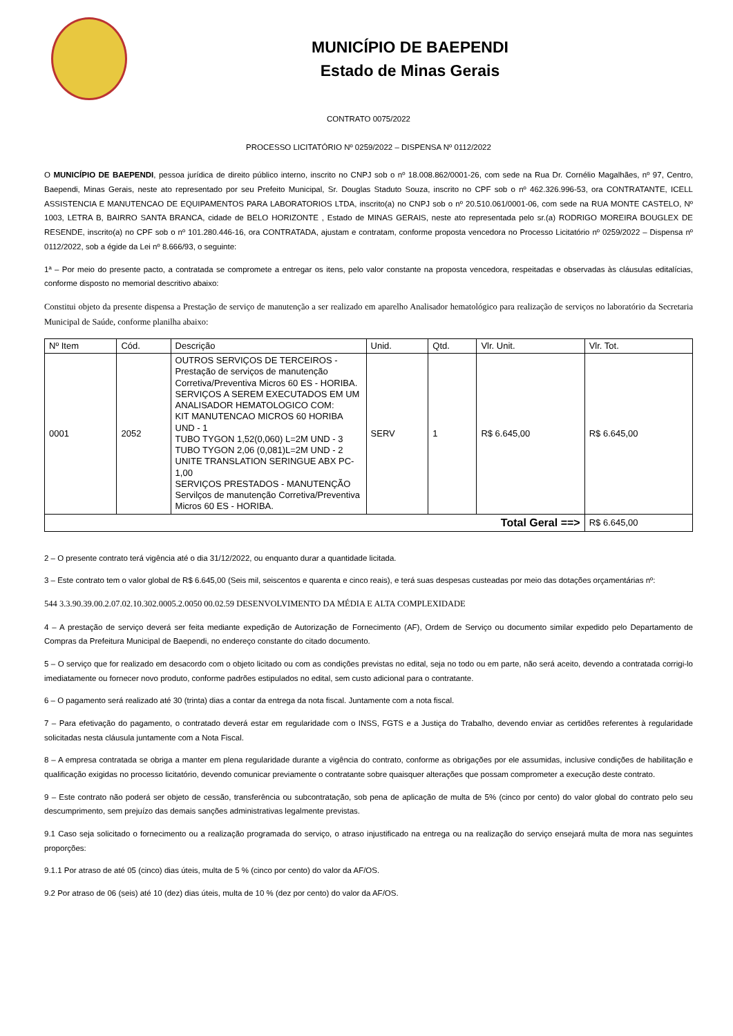MUNICÍPIO DE BAEPENDI
Estado de Minas Gerais
CONTRATO 0075/2022
PROCESSO LICITATÓRIO Nº 0259/2022 – DISPENSA Nº 0112/2022
O MUNICÍPIO DE BAEPENDI, pessoa jurídica de direito público interno, inscrito no CNPJ sob o nº 18.008.862/0001-26, com sede na Rua Dr. Cornélio Magalhães, nº 97, Centro, Baependi, Minas Gerais, neste ato representado por seu Prefeito Municipal, Sr. Douglas Staduto Souza, inscrito no CPF sob o nº 462.326.996-53, ora CONTRATANTE, ICELL ASSISTENCIA E MANUTENCAO DE EQUIPAMENTOS PARA LABORATORIOS LTDA, inscrito(a) no CNPJ sob o nº 20.510.061/0001-06, com sede na RUA MONTE CASTELO, Nº 1003, LETRA B, BAIRRO SANTA BRANCA, cidade de BELO HORIZONTE , Estado de MINAS GERAIS, neste ato representada pelo sr.(a) RODRIGO MOREIRA BOUGLEX DE RESENDE, inscrito(a) no CPF sob o nº 101.280.446-16, ora CONTRATADA, ajustam e contratam, conforme proposta vencedora no Processo Licitatório nº 0259/2022 – Dispensa nº 0112/2022, sob a égide da Lei nº 8.666/93, o seguinte:
1ª – Por meio do presente pacto, a contratada se compromete a entregar os itens, pelo valor constante na proposta vencedora, respeitadas e observadas às cláusulas editalícias, conforme disposto no memorial descritivo abaixo:
Constitui objeto da presente dispensa a Prestação de serviço de manutenção a ser realizado em aparelho Analisador hematológico para realização de serviços no laboratório da Secretaria Municipal de Saúde, conforme planilha abaixo:
| Nº Item | Cód. | Descrição | Unid. | Qtd. | Vlr. Unit. | Vlr. Tot. |
| --- | --- | --- | --- | --- | --- | --- |
| 0001 | 2052 | OUTROS SERVIÇOS DE TERCEIROS - Prestação de serviços de manutenção Corretiva/Preventiva Micros 60 ES - HORIBA. SERVIÇOS A SEREM EXECUTADOS EM UM ANALISADOR HEMATOLOGICO COM: KIT MANUTENCAO MICROS 60 HORIBA UND - 1 TUBO TYGON 1,52(0,060) L=2M UND - 3 TUBO TYGON 2,06 (0,081)L=2M UND - 2 UNITE TRANSLATION SERINGUE ABX PC- 1,00 SERVIÇOS PRESTADOS - MANUTENÇÃO Servilços de manutenção Corretiva/Preventiva Micros 60 ES - HORIBA. | SERV | 1 | R$ 6.645,00 | R$ 6.645,00 |
| Total Geral ==> | | | | | | R$ 6.645,00 |
2 – O presente contrato terá vigência até o dia 31/12/2022, ou enquanto durar a quantidade licitada.
3 – Este contrato tem o valor global de R$ 6.645,00 (Seis mil, seiscentos e quarenta e cinco reais), e terá suas despesas custeadas por meio das dotações orçamentárias nº:
544 3.3.90.39.00.2.07.02.10.302.0005.2.0050 00.02.59 DESENVOLVIMENTO DA MÉDIA E ALTA COMPLEXIDADE
4 – A prestação de serviço deverá ser feita mediante expedição de Autorização de Fornecimento (AF), Ordem de Serviço ou documento similar expedido pelo Departamento de Compras da Prefeitura Municipal de Baependi, no endereço constante do citado documento.
5 – O serviço que for realizado em desacordo com o objeto licitado ou com as condições previstas no edital, seja no todo ou em parte, não será aceito, devendo a contratada corrigi-lo imediatamente ou fornecer novo produto, conforme padrões estipulados no edital, sem custo adicional para o contratante.
6 – O pagamento será realizado até 30 (trinta) dias a contar da entrega da nota fiscal. Juntamente com a nota fiscal.
7 – Para efetivação do pagamento, o contratado deverá estar em regularidade com o INSS, FGTS e a Justiça do Trabalho, devendo enviar as certidões referentes à regularidade solicitadas nesta cláusula juntamente com a Nota Fiscal.
8 – A empresa contratada se obriga a manter em plena regularidade durante a vigência do contrato, conforme as obrigações por ele assumidas, inclusive condições de habilitação e qualificação exigidas no processo licitatório, devendo comunicar previamente o contratante sobre quaisquer alterações que possam comprometer a execução deste contrato.
9 – Este contrato não poderá ser objeto de cessão, transferência ou subcontratação, sob pena de aplicação de multa de 5% (cinco por cento) do valor global do contrato pelo seu descumprimento, sem prejuízo das demais sanções administrativas legalmente previstas.
9.1 Caso seja solicitado o fornecimento ou a realização programada do serviço, o atraso injustificado na entrega ou na realização do serviço ensejará multa de mora nas seguintes proporções:
9.1.1 Por atraso de até 05 (cinco) dias úteis, multa de 5 % (cinco por cento) do valor da AF/OS.
9.2 Por atraso de 06 (seis) até 10 (dez) dias úteis, multa de 10 % (dez por cento) do valor da AF/OS.